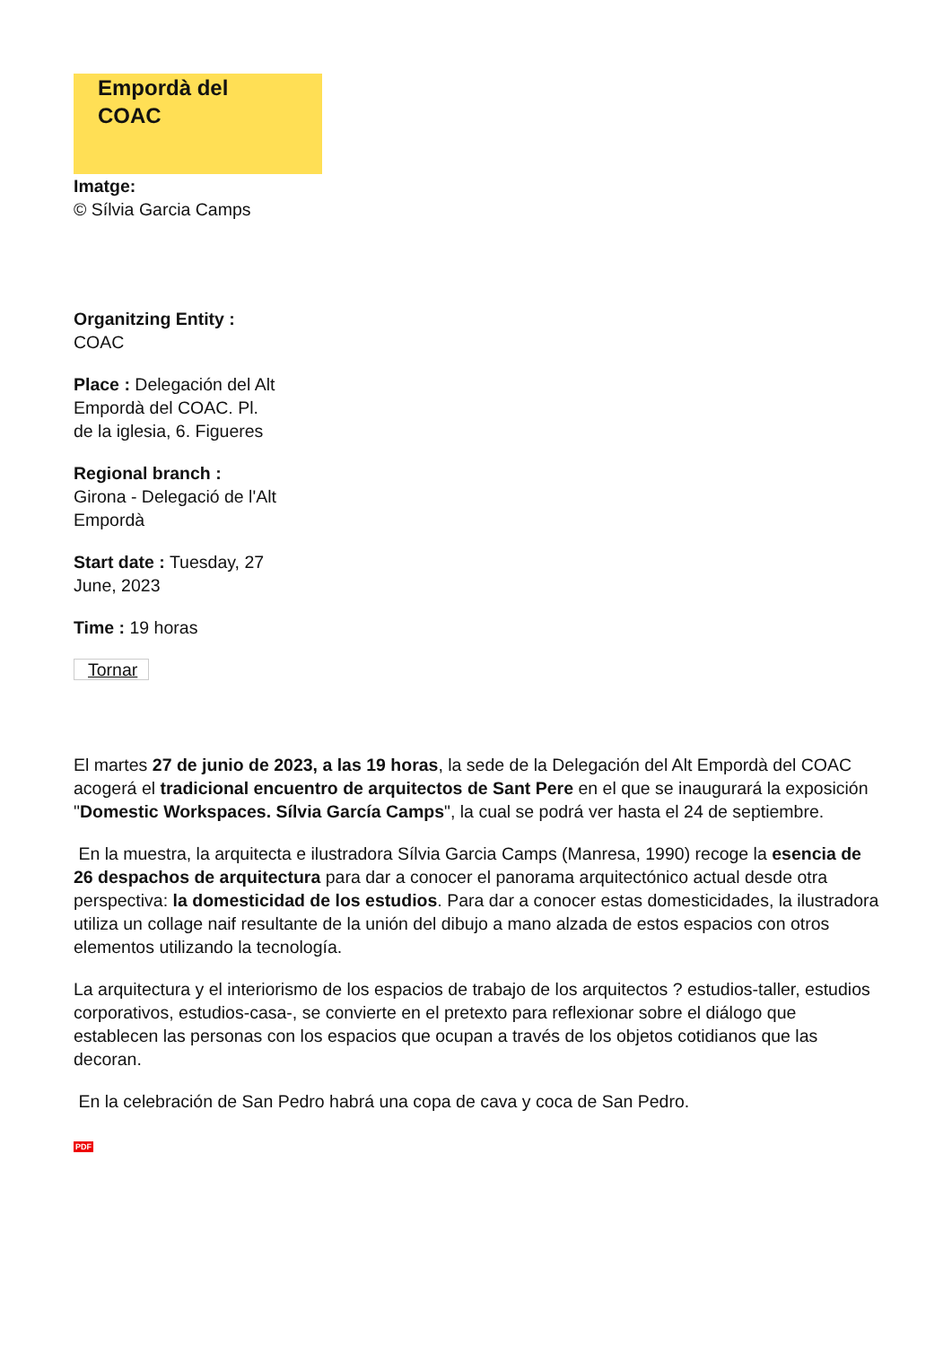Empordà del
COAC
Imatge:
© Sílvia Garcia Camps
Organitzing Entity :
COAC
Place : Delegación del Alt Empordà del COAC. Pl. de la iglesia, 6. Figueres
Regional branch :
Girona - Delegació de l'Alt Empordà
Start date : Tuesday, 27 June, 2023
Time : 19 horas
Tornar
El martes 27 de junio de 2023, a las 19 horas, la sede de la Delegación del Alt Empordà del COAC acogerá el tradicional encuentro de arquitectos de Sant Pere en el que se inaugurará la exposición "Domestic Workspaces. Sílvia García Camps", la cual se podrá ver hasta el 24 de septiembre.
En la muestra, la arquitecta e ilustradora Sílvia Garcia Camps (Manresa, 1990) recoge la esencia de 26 despachos de arquitectura para dar a conocer el panorama arquitectónico actual desde otra perspectiva: la domesticidad de los estudios. Para dar a conocer estas domesticidades, la ilustradora utiliza un collage naif resultante de la unión del dibujo a mano alzada de estos espacios con otros elementos utilizando la tecnología.
La arquitectura y el interiorismo de los espacios de trabajo de los arquitectos ? estudios-taller, estudios corporativos, estudios-casa-, se convierte en el pretexto para reflexionar sobre el diálogo que establecen las personas con los espacios que ocupan a través de los objetos cotidianos que las decoran.
En la celebración de San Pedro habrá una copa de cava y coca de San Pedro.
PDF